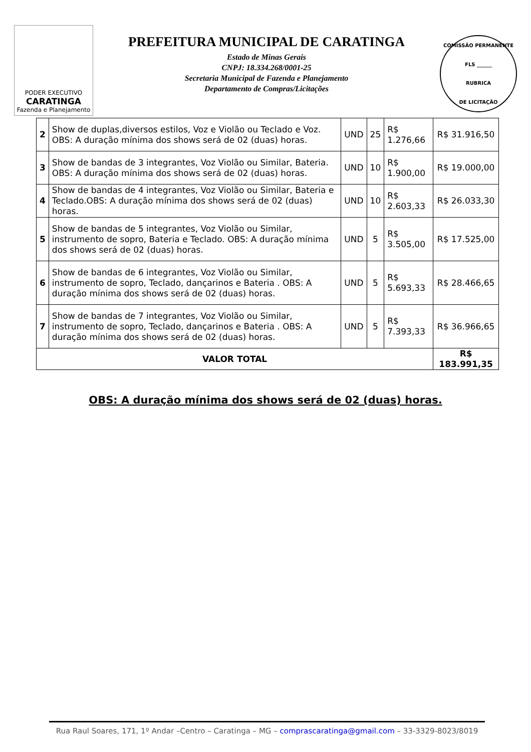PODER EXECUTIVO
CARATINGA
Fazenda e Planejamento
PREFEITURA MUNICIPAL DE CARATINGA
Estado de Minas Gerais
CNPJ: 18.334.268/0001-25
Secretaria Municipal de Fazenda e Planejamento
Departamento de Compras/Licitações
COMISSÃO PERMANENTE
FLS ______
RUBRICA
DE LICITAÇÃO
| 2 | Show de duplas,diversos estilos, Voz e Violão ou Teclado e Voz. OBS: A duração mínima dos shows será de 02 (duas) horas. | UND | 25 | R$ 1.276,66 | R$ 31.916,50 |
| 3 | Show de bandas de 3 integrantes, Voz Violão ou Similar, Bateria. OBS: A duração mínima dos shows será de 02 (duas) horas. | UND | 10 | R$ 1.900,00 | R$ 19.000,00 |
| 4 | Show de bandas de 4 integrantes, Voz Violão ou Similar, Bateria e Teclado.OBS: A duração mínima dos shows será de 02 (duas) horas. | UND | 10 | R$ 2.603,33 | R$ 26.033,30 |
| 5 | Show de bandas de 5 integrantes, Voz Violão ou Similar, instrumento de sopro, Bateria e Teclado. OBS: A duração mínima dos shows será de 02 (duas) horas. | UND | 5 | R$ 3.505,00 | R$ 17.525,00 |
| 6 | Show de bandas de 6 integrantes, Voz Violão ou Similar, instrumento de sopro, Teclado, dançarinos e Bateria . OBS: A duração mínima dos shows será de 02 (duas) horas. | UND | 5 | R$ 5.693,33 | R$ 28.466,65 |
| 7 | Show de bandas de 7 integrantes, Voz Violão ou Similar, instrumento de sopro, Teclado, dançarinos e Bateria . OBS: A duração mínima dos shows será de 02 (duas) horas. | UND | 5 | R$ 7.393,33 | R$ 36.966,65 |
| VALOR TOTAL | | | | | R$ 183.991,35 |
OBS: A duração mínima dos shows será de 02 (duas) horas.
Rua Raul Soares, 171, 1º Andar –Centro – Caratinga – MG – comprascaratinga@gmail.com – 33-3329-8023/8019